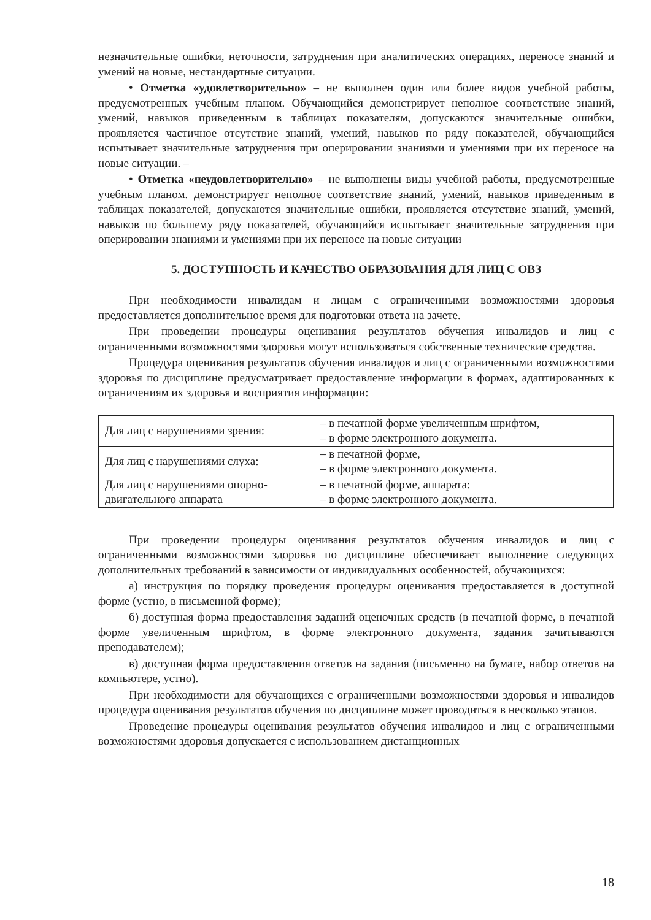незначительные ошибки, неточности, затруднения при аналитических операциях, переносе знаний и умений на новые, нестандартные ситуации.
• Отметка «удовлетворительно» – не выполнен один или более видов учебной работы, предусмотренных учебным планом. Обучающийся демонстрирует неполное соответствие знаний, умений, навыков приведенным в таблицах показателям, допускаются значительные ошибки, проявляется частичное отсутствие знаний, умений, навыков по ряду показателей, обучающийся испытывает значительные затруднения при оперировании знаниями и умениями при их переносе на новые ситуации. –
• Отметка «неудовлетворительно» – не выполнены виды учебной работы, предусмотренные учебным планом. демонстрирует неполное соответствие знаний, умений, навыков приведенным в таблицах показателей, допускаются значительные ошибки, проявляется отсутствие знаний, умений, навыков по большему ряду показателей, обучающийся испытывает значительные затруднения при оперировании знаниями и умениями при их переносе на новые ситуации
5. ДОСТУПНОСТЬ И КАЧЕСТВО ОБРАЗОВАНИЯ ДЛЯ ЛИЦ С ОВЗ
При необходимости инвалидам и лицам с ограниченными возможностями здоровья предоставляется дополнительное время для подготовки ответа на зачете.
При проведении процедуры оценивания результатов обучения инвалидов и лиц с ограниченными возможностями здоровья могут использоваться собственные технические средства.
Процедура оценивания результатов обучения инвалидов и лиц с ограниченными возможностями здоровья по дисциплине предусматривает предоставление информации в формах, адаптированных к ограничениям их здоровья и восприятия информации:
| Для лиц с нарушениями зрения: | – в печатной форме увеличенным шрифтом, – в форме электронного документа. |
| Для лиц с нарушениями слуха: | – в печатной форме, – в форме электронного документа. |
| Для лиц с нарушениями опорно-двигательного аппарата | – в печатной форме, аппарата: – в форме электронного документа. |
При проведении процедуры оценивания результатов обучения инвалидов и лиц с ограниченными возможностями здоровья по дисциплине обеспечивает выполнение следующих дополнительных требований в зависимости от индивидуальных особенностей, обучающихся:
а) инструкция по порядку проведения процедуры оценивания предоставляется в доступной форме (устно, в письменной форме);
б) доступная форма предоставления заданий оценочных средств (в печатной форме, в печатной форме увеличенным шрифтом, в форме электронного документа, задания зачитываются преподавателем);
в) доступная форма предоставления ответов на задания (письменно на бумаге, набор ответов на компьютере, устно).
При необходимости для обучающихся с ограниченными возможностями здоровья и инвалидов процедура оценивания результатов обучения по дисциплине может проводиться в несколько этапов.
Проведение процедуры оценивания результатов обучения инвалидов и лиц с ограниченными возможностями здоровья допускается с использованием дистанционных
18